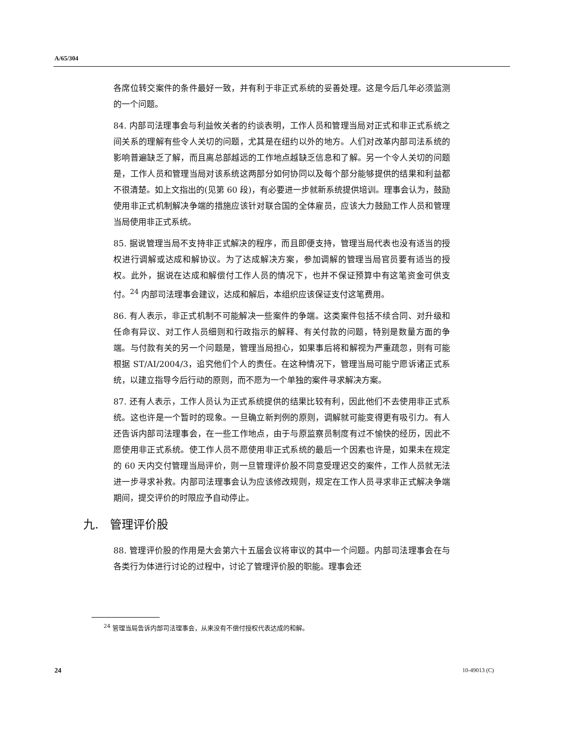A/65/304
各席位转交案件的条件最好一致，并有利于非正式系统的妥善处理。这是今后几年必须监测的一个问题。
84. 内部司法理事会与利益攸关者的约谈表明，工作人员和管理当局对正式和非正式系统之间关系的理解有些令人关切的问题，尤其是在纽约以外的地方。人们对改革内部司法系统的影响普遍缺乏了解，而且离总部越远的工作地点越缺乏信息和了解。另一个令人关切的问题是，工作人员和管理当局对该系统这两部分如何协同以及每个部分能够提供的结果和利益都不很清楚。如上文指出的(见第 60 段)，有必要进一步就新系统提供培训。理事会认为，鼓励使用非正式机制解决争端的措施应该针对联合国的全体雇员，应该大力鼓励工作人员和管理当局使用非正式系统。
85. 据说管理当局不支持非正式解决的程序，而且即便支持，管理当局代表也没有适当的授权进行调解或达成和解协议。为了达成解决方案，参加调解的管理当局官员要有适当的授权。此外，据说在达成和解偿付工作人员的情况下，也并不保证预算中有这笔资金可供支付。<sup>24</sup> 内部司法理事会建议，达成和解后，本组织应该保证支付这笔费用。
86. 有人表示，非正式机制不可能解决一些案件的争端。这类案件包括不续合同、对升级和任命有异议、对工作人员细则和行政指示的解释、有关付款的问题，特别是数量方面的争端。与付款有关的另一个问题是，管理当局担心，如果事后将和解视为严重疏忽，则有可能根据 ST/AI/2004/3，追究他们个人的责任。在这种情况下，管理当局可能宁愿诉诸正式系统，以建立指导今后行动的原则，而不愿为一个单独的案件寻求解决方案。
87. 还有人表示，工作人员认为正式系统提供的结果比较有利，因此他们不去使用非正式系统。这也许是一个暂时的现象。一旦确立新判例的原则，调解就可能变得更有吸引力。有人还告诉内部司法理事会，在一些工作地点，由于与原监察员制度有过不愉快的经历，因此不愿使用非正式系统。使工作人员不愿使用非正式系统的最后一个因素也许是，如果未在规定的 60 天内交付管理当局评价，则一旦管理评价股不同意受理迟交的案件，工作人员就无法进一步寻求补救。内部司法理事会认为应该修改规则，规定在工作人员寻求非正式解决争端期间，提交评价的时限应予自动停止。
九. 管理评价股
88. 管理评价股的作用是大会第六十五届会议将审议的其中一个问题。内部司法理事会在与各类行为体进行讨论的过程中，讨论了管理评价股的职能。理事会还
<sup>24</sup> 管理当局告诉内部司法理事会，从来没有不偿付授权代表达成的和解。
24 10-49013 (C)